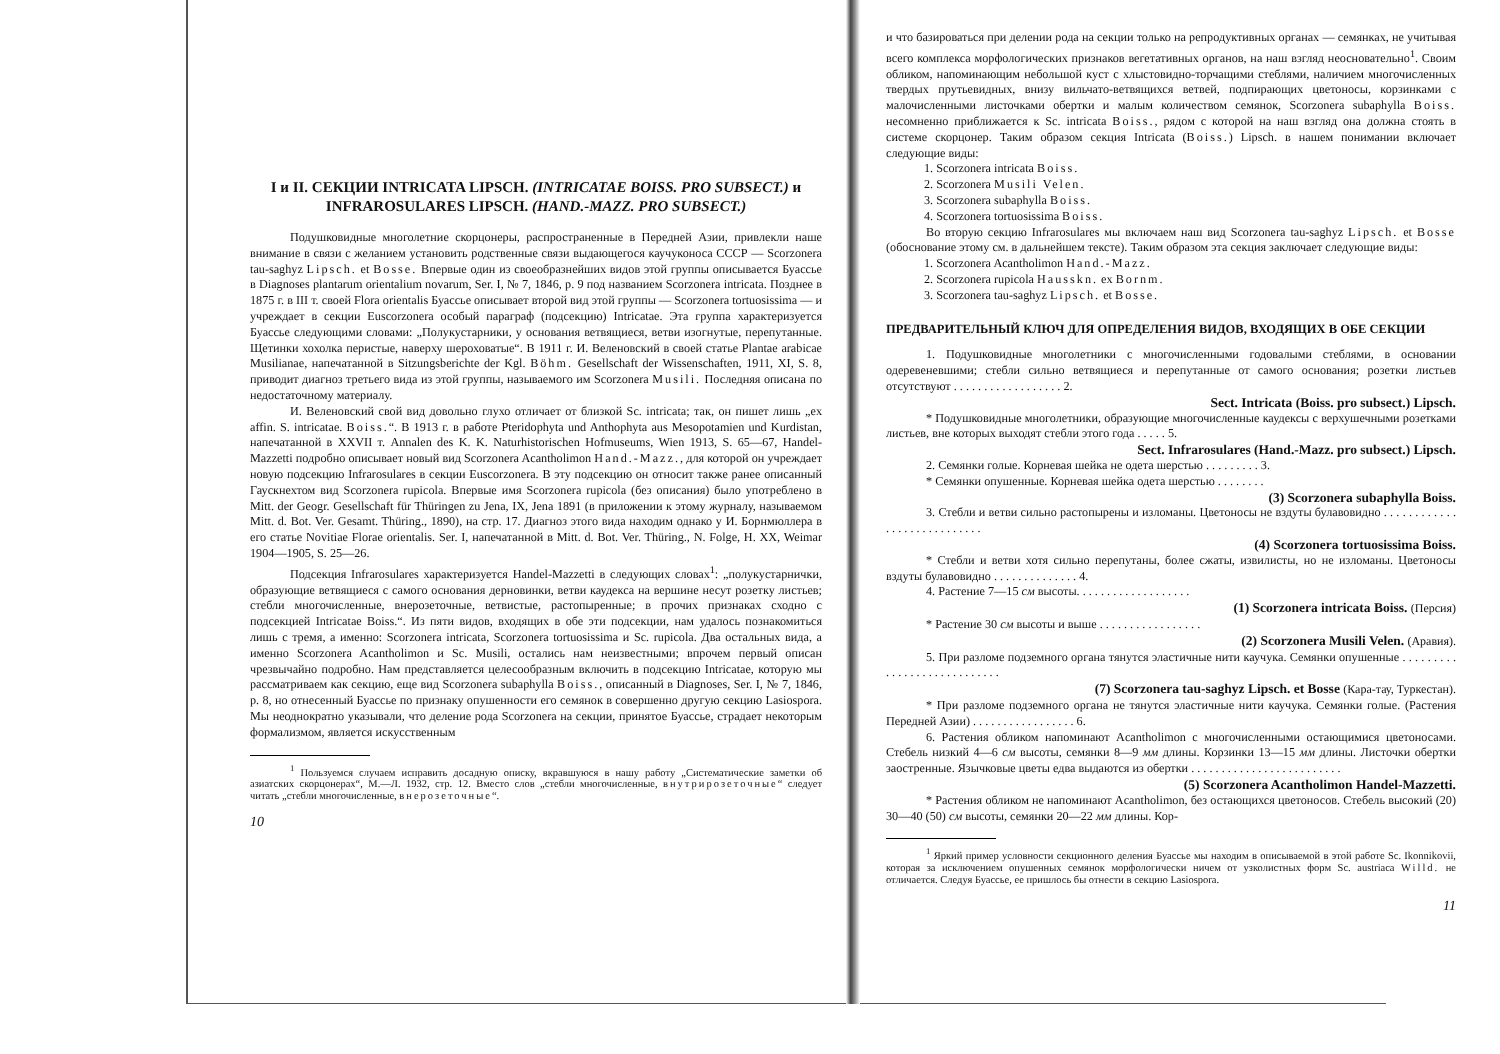I и II. СЕКЦИИ INTRICATA LIPSCH. (INTRICATAE BOISS. PRO SUBSECT.) и INFRAROSULARES LIPSCH. (HAND.-MAZZ. PRO SUBSECT.)
Подушковидные многолетние скорцонеры, распространенные в Передней Азии, привлекли наше внимание в связи с желанием установить родственные связи выдающегося каучуконоса СССР — Scorzonera tau-saghyz Lipsch. et Bosse. Впервые один из своеобразнейших видов этой группы описывается Буассье в Diagnoses plantarum orientalium novarum, Ser. I, № 7, 1846, p. 9 под названием Scorzonera intricata. Позднее в 1875 г. в III т. своей Flora orientalis Буассье описывает второй вид этой группы — Scorzonera tortuosissima — и учреждает в секции Euscorzonera особый параграф (подсекцию) Intricatae. Эта группа характеризуется Буассье следующими словами: „Полукустарники, у основания ветвящиеся, ветви изогнутые, перепутанные. Щетинки хохолка перистые, наверху шероховатые“. В 1911 г. И. Веленовский в своей статье Plantae arabicae Musilianae, напечатанной в Sitzungsberichte der Kgl. Böhm. Gesellschaft der Wissenschaften, 1911, XI, S. 8, приводит диагноз третьего вида из этой группы, называемого им Scorzonera Musili. Последняя описана по недостаточному материалу.
И. Веленовский свой вид довольно глухо отличает от близкой Sc. intricata; так, он пишет лишь „ex affin. S. intricatae. Boiss.“. В 1913 г. в работе Pteridophyta und Anthophyta aus Mesopotamien und Kurdistan, напечатанной в XXVII т. Annalen des K. K. Naturhistorischen Hofmuseums, Wien 1913, S. 65—67, Handel-Mazzetti подробно описывает новый вид Scorzonera Acantholimon Hand.-Mazz., для которой он учреждает новую подсекцию Infrarosulares в секции Euscorzonera. В эту подсекцию он относит также ранее описанный Гаускнехтом вид Scorzonera rupicola. Впервые имя Scorzonera rupicola (без описания) было употреблено в Mitt. der Geogr. Gesellschaft für Thüringen zu Jena, IX, Jena 1891 (в приложении к этому журналу, называемом Mitt. d. Bot. Ver. Gesamt. Thüring., 1890), на стр. 17. Диагноз этого вида находим однако у И. Борнмюллера в его статье Novitiae Florae orientalis. Ser. I, напечатанной в Mitt. d. Bot. Ver. Thüring., N. Folge, H. XX, Weimar 1904—1905, S. 25—26.
Подсекция Infrarosulares характеризуется Handel-Mazzetti в следующих словах<sup>1</sup>: „полукустарнички, образующие ветвящиеся с самого основания дерновинки, ветви каудекса на вершине несут розетку листьев; стебли многочисленные, внерозеточные, ветвистые, растопыренные; в прочих признаках сходно с подсекцией Intricatae Boiss.“. Из пяти видов, входящих в обе эти подсекции, нам удалось познакомиться лишь с тремя, а именно: Scorzonera intricata, Scorzonera tortuosissima и Sc. rupicola. Два остальных вида, а именно Scorzonera Acantholimon и Sc. Musili, остались нам неизвестными; впрочем первый описан чрезвычайно подробно. Нам представляется целесообразным включить в подсекцию Intricatae, которую мы рассматриваем как секцию, еще вид Scorzonera subaphylla Boiss., описанный в Diagnoses, Ser. I, № 7, 1846, p. 8, но отнесенный Буассье по признаку опушенности его семянок в совершенно другую секцию Lasiospora. Мы неоднократно указывали, что деление рода Scorzonera на секции, принятое Буассье, страдает некоторым формализмом, является искусственным
<sup>1</sup> Пользуемся случаем исправить досадную описку, вкравшуюся в нашу работу „Систематические заметки об азиатских скорцонерах“, М.—Л. 1932, стр. 12. Вместо слов „стебли многочисленные, внутрирозеточные“ следует читать „стебли многочисленные, внерозеточные“.
10
и что базироваться при делении рода на секции только на репродуктивных органах — семянках, не учитывая всего комплекса морфологических признаков вегетативных органов, на наш взгляд неосновательно<sup>1</sup>. Своим обликом, напоминающим небольшой куст с хлыстовидно-торчащими стеблями, наличием многочисленных твердых прутьевидных, внизу вильчато-ветвящихся ветвей, подпирающих цветоносы, корзинками с малочисленными листочками обертки и малым количеством семянок, Scorzonera subaphylla Boiss. несомненно приближается к Sc. intricata Boiss., рядом с которой на наш взгляд она должна стоять в системе скорцонер. Таким образом секция Intricata (Boiss.) Lipsch. в нашем понимании включает следующие виды:
1. Scorzonera intricata Boiss.
2. Scorzonera Musili Velen.
3. Scorzonera subaphylla Boiss.
4. Scorzonera tortuosissima Boiss.
Во вторую секцию Infrarosulares мы включаем наш вид Scorzonera tau-saghyz Lipsch. et Bosse (обоснование этому см. в дальнейшем тексте). Таким образом эта секция заключает следующие виды:
1. Scorzonera Acantholimon Hand.-Mazz.
2. Scorzonera rupicola Hausskn. ex Bornm.
3. Scorzonera tau-saghyz Lipsch. et Bosse.
ПРЕДВАРИТЕЛЬНЫЙ КЛЮЧ ДЛЯ ОПРЕДЕЛЕНИЯ ВИДОВ, ВХОДЯЩИХ В ОБЕ СЕКЦИИ
1. Подушковидные многолетники с многочисленными годовалыми стеблями, в основании одеревеневшими; стебли сильно ветвящиеся и перепутанные от самого основания; розетки листьев отсутствуют . . . . . . . . . . . . . . . . . . 2.
Sect. Intricata (Boiss. pro subsect.) Lipsch.
* Подушковидные многолетники, образующие многочисленные каудексы с верхушечными розетками листьев, вне которых выходят стебли этого года . . . . . 5.
Sect. Infrarosulares (Hand.-Mazz. pro subsect.) Lipsch.
2. Семянки голые. Корневая шейка не одета шерстью . . . . . . . . . 3.
* Семянки опушенные. Корневая шейка одета шерстью . . . . . . . .
(3) Scorzonera subaphylla Boiss.
3. Стебли и ветви сильно растопырены и изломаны. Цветоносы не вздуты булавовидно . . . . . . . . . . . . . . . . . . . . . . . . . . . .
(4) Scorzonera tortuosissima Boiss.
* Стебли и ветви хотя сильно перепутаны, более сжаты, извилисты, но не изломаны. Цветоносы вздуты булавовидно . . . . . . . . . . . . . . 4.
4. Растение 7—15 см высоты. . . . . . . . . . . . . . . . . . .
(1) Scorzonera intricata Boiss. (Персия)
* Растение 30 см высоты и выше . . . . . . . . . . . . . . . . .
(2) Scorzonera Musili Velen. (Аравия).
5. При разломе подземного органа тянутся эластичные нити каучука. Семянки опушенные . . . . . . . . . . . . . . . . . . . . . . . . . . . .
(7) Scorzonera tau-saghyz Lipsch. et Bosse (Кара-тау, Туркестан).
* При разломе подземного органа не тянутся эластичные нити каучука. Семянки голые. (Растения Передней Азии) . . . . . . . . . . . . . . . . . 6.
6. Растения обликом напоминают Acantholimon с многочисленными остающимися цветоносами. Стебель низкий 4—6 см высоты, семянки 8—9 мм длины. Корзинки 13—15 мм длины. Листочки обертки заостренные. Язычковые цветы едва выдаются из обертки . . . . . . . . . . . . . . . . . . . . . . . . .
(5) Scorzonera Acantholimon Handel-Mazzetti.
* Растения обликом не напоминают Acantholimon, без остающихся цветоносов. Стебель высокий (20) 30—40 (50) см высоты, семянки 20—22 мм длины. Кор-
<sup>1</sup> Яркий пример условности секционного деления Буассье мы находим в описываемой в этой работе Sc. Ikonnikovii, которая за исключением опушенных семянок морфологически ничем от узколистных форм Sc. austriaca Willd. не отличается. Следуя Буассье, ее пришлось бы отнести в секцию Lasiospora.
11